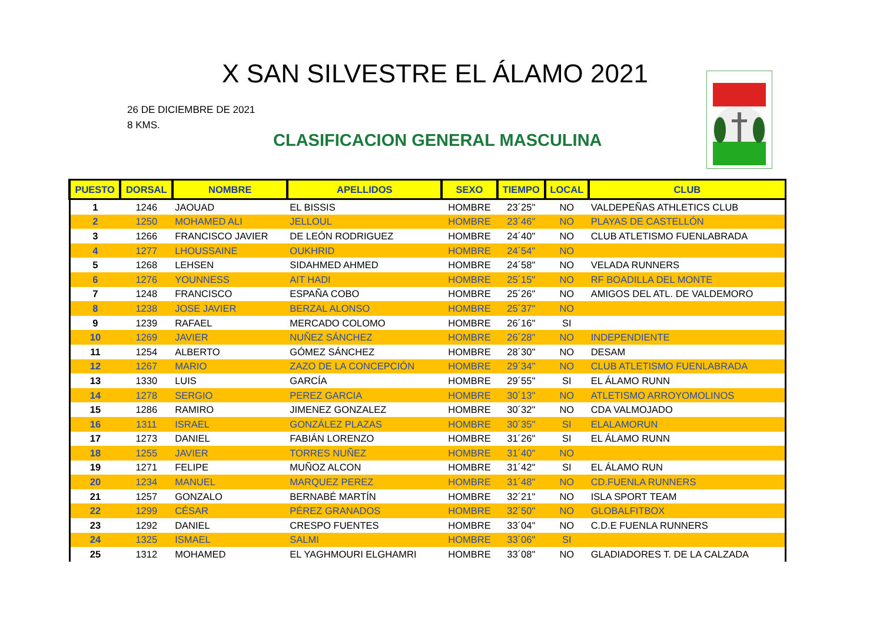X SAN SILVESTRE EL ÁLAMO 2021
26 DE DICIEMBRE DE 2021
8 KMS.
CLASIFICACION GENERAL MASCULINA
| PUESTO | DORSAL | NOMBRE | APELLIDOS | SEXO | TIEMPO | LOCAL | CLUB |
| --- | --- | --- | --- | --- | --- | --- | --- |
| 1 | 1246 | JAOUAD | EL BISSIS | HOMBRE | 23´25" | NO | VALDEPEÑAS ATHLETICS CLUB |
| 2 | 1250 | MOHAMED ALI | JELLOUL | HOMBRE | 23´46" | NO | PLAYAS DE CASTELLÓN |
| 3 | 1266 | FRANCISCO JAVIER | DE LEÓN RODRIGUEZ | HOMBRE | 24´40" | NO | CLUB ATLETISMO FUENLABRADA |
| 4 | 1277 | LHOUSSAINE | OUKHRID | HOMBRE | 24´54" | NO | |
| 5 | 1268 | LEHSEN | SIDAHMED AHMED | HOMBRE | 24´58" | NO | VELADA RUNNERS |
| 6 | 1276 | YOUNNESS | AIT HADI | HOMBRE | 25´15" | NO | RF BOADILLA DEL MONTE |
| 7 | 1248 | FRANCISCO | ESPAÑA COBO | HOMBRE | 25´26" | NO | AMIGOS DEL ATL. DE VALDEMORO |
| 8 | 1238 | JOSE JAVIER | BERZAL ALONSO | HOMBRE | 25´37" | NO | |
| 9 | 1239 | RAFAEL | MERCADO COLOMO | HOMBRE | 26´16" | SI | |
| 10 | 1269 | JAVIER | NUÑEZ SÁNCHEZ | HOMBRE | 26´28" | NO | INDEPENDIENTE |
| 11 | 1254 | ALBERTO | GÓMEZ SÁNCHEZ | HOMBRE | 28´30" | NO | DESAM |
| 12 | 1267 | MARIO | ZAZO DE LA CONCEPCIÓN | HOMBRE | 29´34" | NO | CLUB ATLETISMO FUENLABRADA |
| 13 | 1330 | LUIS | GARCÍA | HOMBRE | 29´55" | SI | EL ÁLAMO RUNN |
| 14 | 1278 | SERGIO | PEREZ GARCIA | HOMBRE | 30´13" | NO | ATLETISMO ARROYOMOLINOS |
| 15 | 1286 | RAMIRO | JIMENEZ GONZALEZ | HOMBRE | 30´32" | NO | CDA VALMOJADO |
| 16 | 1311 | ISRAEL | GONZÁLEZ PLAZAS | HOMBRE | 30´35" | SI | ELALAMORUN |
| 17 | 1273 | DANIEL | FABIÁN LORENZO | HOMBRE | 31´26" | SI | EL ÁLAMO RUNN |
| 18 | 1255 | JAVIER | TORRES NUÑEZ | HOMBRE | 31´40" | NO | |
| 19 | 1271 | FELIPE | MUÑOZ ALCON | HOMBRE | 31´42" | SI | EL ÁLAMO RUN |
| 20 | 1234 | MANUEL | MARQUEZ PEREZ | HOMBRE | 31´48" | NO | CD.FUENLA RUNNERS |
| 21 | 1257 | GONZALO | BERNABÉ MARTÍN | HOMBRE | 32´21" | NO | ISLA SPORT TEAM |
| 22 | 1299 | CÉSAR | PÉREZ GRANADOS | HOMBRE | 32´50" | NO | GLOBALFITBOX |
| 23 | 1292 | DANIEL | CRESPO FUENTES | HOMBRE | 33´04" | NO | C.D.E FUENLA RUNNERS |
| 24 | 1325 | ISMAEL | SALMI | HOMBRE | 33´06" | SI | |
| 25 | 1312 | MOHAMED | EL YAGHMOURI ELGHAMRI | HOMBRE | 33´08" | NO | GLADIADORES T. DE LA CALZADA |